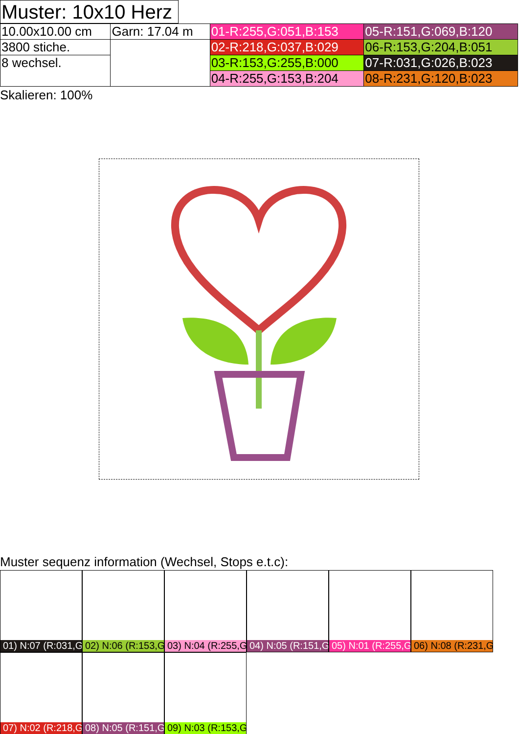Muster: 10x10 Herz
| 10.00x10.00 cm | Garn: 17.04 m | 01-R:255,G:051,B:153 | 05-R:151,G:069,B:120 |
| 3800 stiche. | | 02-R:218,G:037,B:029 | 06-R:153,G:204,B:051 |
| 8 wechsel. | | 03-R:153,G:255,B:000 | 07-R:031,G:026,B:023 |
| | | 04-R:255,G:153,B:204 | 08-R:231,G:120,B:023 |
Skalieren: 100%
Muster sequenz information (Wechsel, Stops e.t.c):
01) N:07 (R:031,G
02) N:06 (R:153,G
03) N:04 (R:255,G
04) N:05 (R:151,G
05) N:01 (R:255,G
06) N:08 (R:231,G
07) N:02 (R:218,G
08) N:05 (R:151,G
09) N:03 (R:153,G